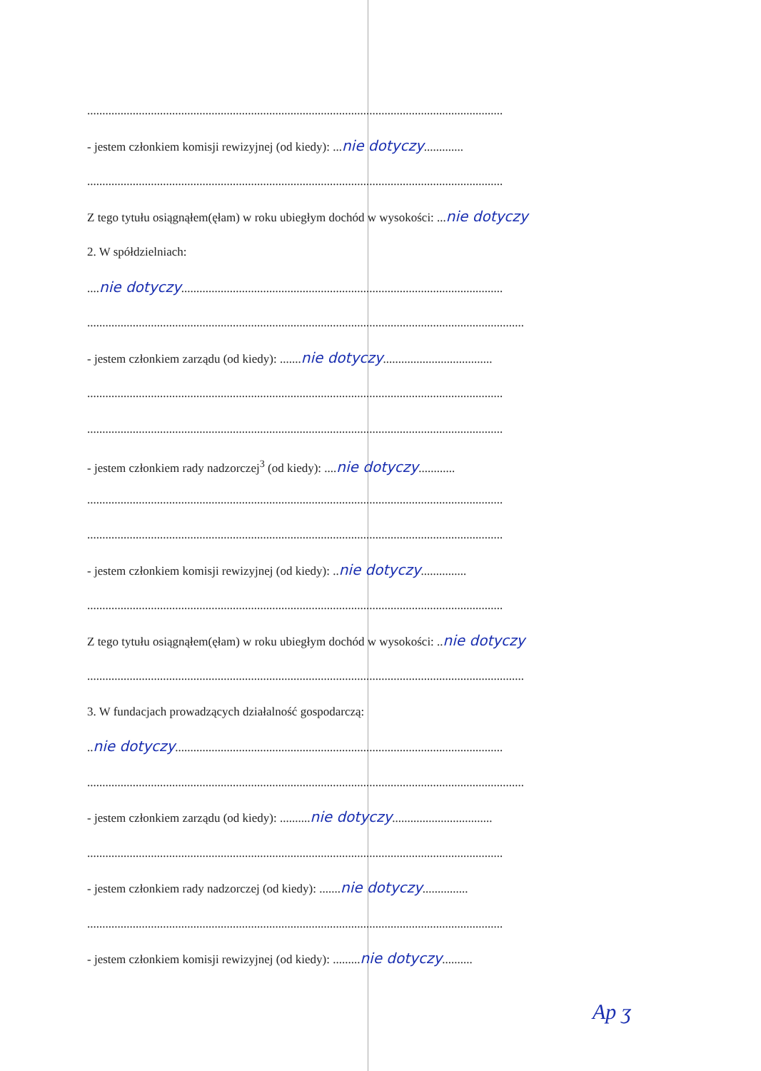.........................................................................................................................................
- jestem członkiem komisji rewizyjnej (od kiedy): ...nie dotyczy.............
.........................................................................................................................................
Z tego tytułu osiągnąłem(ęłam) w roku ubiegłym dochód w wysokości: ...nie dotyczy
2. W spółdzielniach:
....nie dotyczy..........................................................................................................
................................................................................................................................................
- jestem członkiem zarządu (od kiedy): .......nie dotyczy....................................
.........................................................................................................................................
.........................................................................................................................................
- jestem członkiem rady nadzorczej<sup>3</sup> (od kiedy): ....nie dotyczy............
.........................................................................................................................................
.........................................................................................................................................
- jestem członkiem komisji rewizyjnej (od kiedy): ..nie dotyczy...............
.........................................................................................................................................
Z tego tytułu osiągnąłem(ęłam) w roku ubiegłym dochód w wysokości: ..nie dotyczy
................................................................................................................................................
3. W fundacjach prowadzących działalność gospodarczą:
..nie dotyczy............................................................................................................
................................................................................................................................................
- jestem członkiem zarządu (od kiedy): ..........nie dotyczy.................................
.........................................................................................................................................
- jestem członkiem rady nadzorczej (od kiedy): .......nie dotyczy...............
.........................................................................................................................................
- jestem członkiem komisji rewizyjnej (od kiedy): .........nie dotyczy..........
Ap ʒ